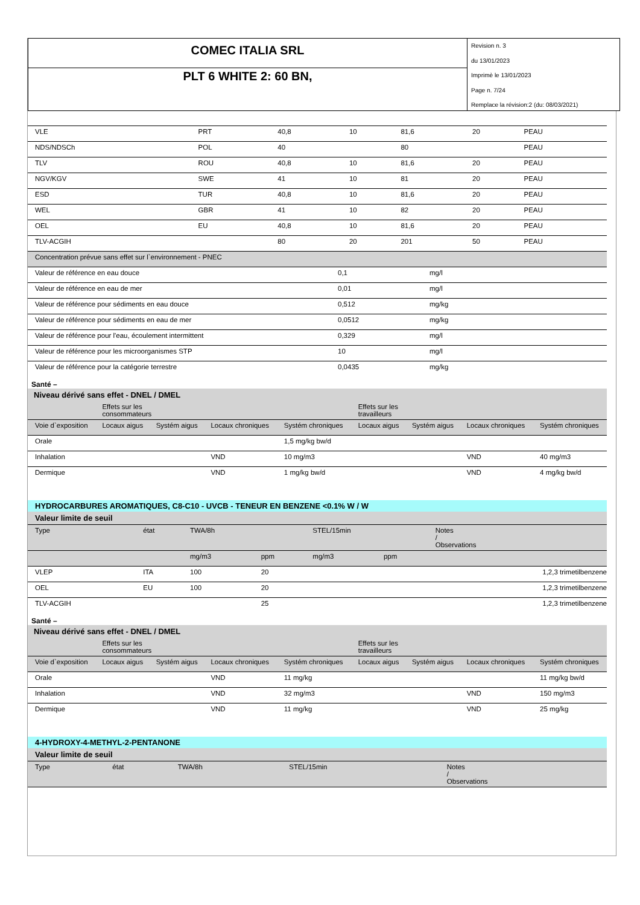COMEC ITALIA SRL
PLT 6 WHITE 2: 60 BN,
Revision n. 3
du 13/01/2023
Imprimè le 13/01/2023
Page n. 7/24
Remplace la révision:2 (du: 08/03/2021)
| VLE | PRT | 40,8 | 10 | 81,6 | 20 | PEAU |
| NDS/NDSCh | POL | 40 | | 80 | | PEAU |
| TLV | ROU | 40,8 | 10 | 81,6 | 20 | PEAU |
| NGV/KGV | SWE | 41 | 10 | 81 | 20 | PEAU |
| ESD | TUR | 40,8 | 10 | 81,6 | 20 | PEAU |
| WEL | GBR | 41 | 10 | 82 | 20 | PEAU |
| OEL | EU | 40,8 | 10 | 81,6 | 20 | PEAU |
| TLV-ACGIH | | 80 | 20 | 201 | 50 | PEAU |
| Concentration prévue sans effet sur l`environnement - PNEC | | |
| Valeur de référence en eau douce | 0,1 | mg/l |
| Valeur de référence en eau de mer | 0,01 | mg/l |
| Valeur de référence pour sédiments en eau douce | 0,512 | mg/kg |
| Valeur de référence pour sédiments en eau de mer | 0,0512 | mg/kg |
| Valeur de référence pour l'eau, écoulement intermittent | 0,329 | mg/l |
| Valeur de référence pour les microorganismes STP | 10 | mg/l |
| Valeur de référence pour la catégorie terrestre | 0,0435 | mg/kg |
Santé –
| Niveau dérivé sans effet - DNEL / DMEL | | | | | | | | |
| | Effets sur les consommateurs | | | | Effets sur les travailleurs | | | |
| Voie d`exposition | Locaux aigus | Systém aigus | Locaux chroniques | Systém chroniques | Locaux aigus | Systém aigus | Locaux chroniques | Systém chroniques |
| Orale | | | | 1,5 mg/kg bw/d | | | | |
| Inhalation | | | VND | 10 mg/m3 | | | VND | 40 mg/m3 |
| Dermique | | | VND | 1 mg/kg bw/d | | | VND | 4 mg/kg bw/d |
HYDROCARBURES AROMATIQUES, C8-C10 - UVCB - TENEUR EN BENZENE <0.1% W / W
| Valeur limite de seuil | | | | | | |
| Type | état | TWA/8h | | STEL/15min | | Notes / Observations |
| | | mg/m3 | ppm | mg/m3 | ppm | |
| VLEP | ITA | 100 | 20 | | | 1,2,3 trimetilbenzene |
| OEL | EU | 100 | 20 | | | 1,2,3 trimetilbenzene |
| TLV-ACGIH | | | 25 | | | 1,2,3 trimetilbenzene |
Santé –
| Niveau dérivé sans effet - DNEL / DMEL | | | | | | | | |
| | Effets sur les consommateurs | | | | Effets sur les travailleurs | | | |
| Voie d`exposition | Locaux aigus | Systém aigus | Locaux chroniques | Systém chroniques | Locaux aigus | Systém aigus | Locaux chroniques | Systém chroniques |
| Orale | | | VND | 11 mg/kg | | | | 11 mg/kg bw/d |
| Inhalation | | | VND | 32 mg/m3 | | | VND | 150 mg/m3 |
| Dermique | | | VND | 11 mg/kg | | | VND | 25 mg/kg |
4-HYDROXY-4-METHYL-2-PENTANONE
| Valeur limite de seuil | | | | |
| Type | état | TWA/8h | STEL/15min | Notes / Observations |